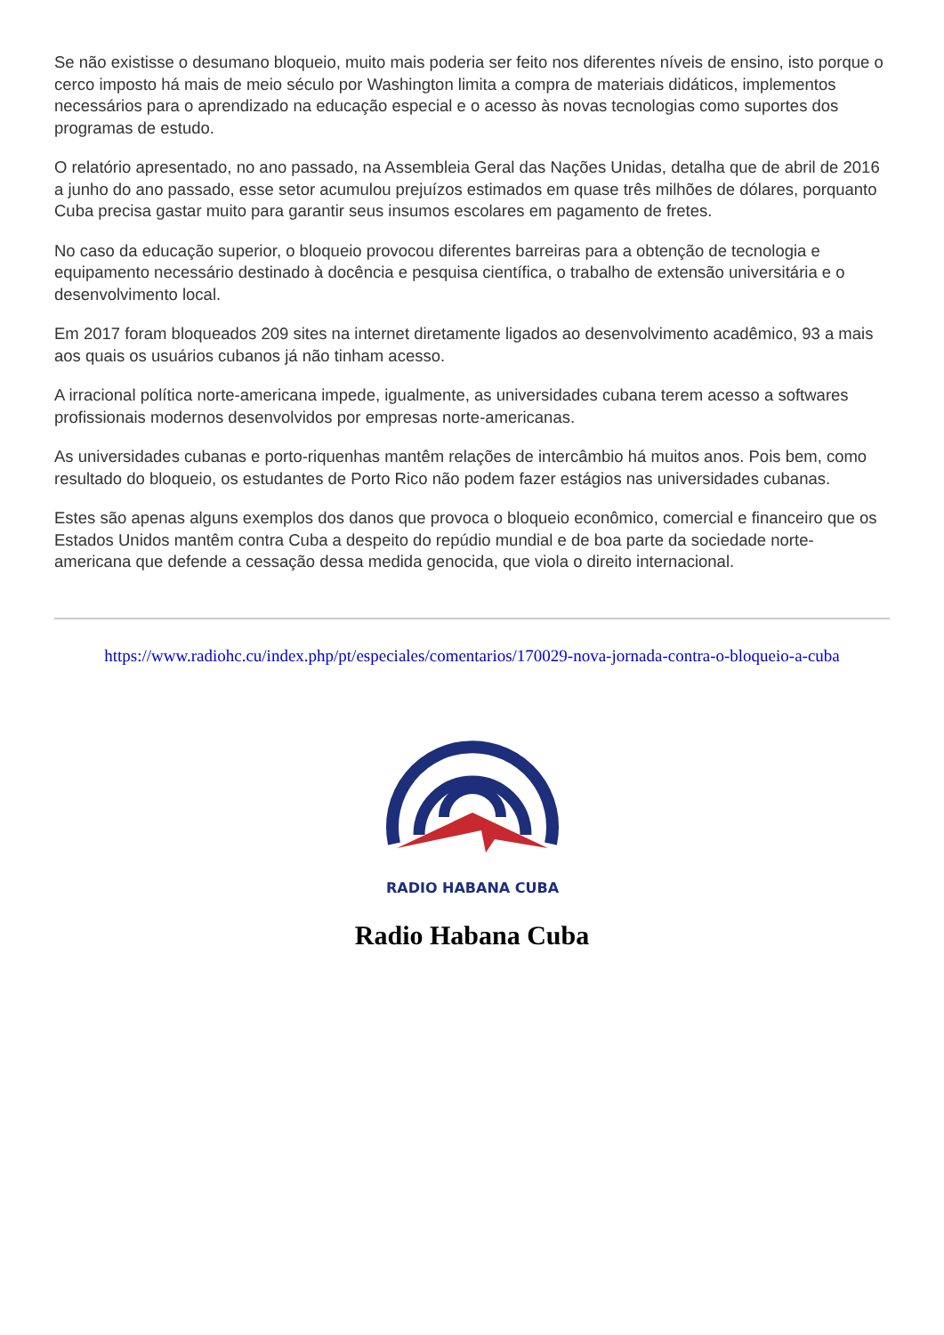Se não existisse o desumano bloqueio, muito mais poderia ser feito nos diferentes níveis de ensino, isto porque o cerco imposto há mais de meio século por Washington limita a compra de materiais didáticos, implementos necessários para o aprendizado na educação especial e o acesso às novas tecnologias como suportes dos programas de estudo.
O relatório apresentado, no ano passado, na Assembleia Geral das Nações Unidas, detalha que de abril de 2016 a junho do ano passado, esse setor acumulou prejuízos estimados em quase três milhões de dólares, porquanto Cuba precisa gastar muito para garantir seus insumos escolares em pagamento de fretes.
No caso da educação superior, o bloqueio provocou diferentes barreiras para a obtenção de tecnologia e equipamento necessário destinado à docência e pesquisa científica, o trabalho de extensão universitária e o desenvolvimento local.
Em 2017 foram bloqueados 209 sites na internet diretamente ligados ao desenvolvimento acadêmico, 93 a mais aos quais os usuários cubanos já não tinham acesso.
A irracional política norte-americana impede, igualmente, as universidades cubana terem acesso a softwares profissionais modernos desenvolvidos por empresas norte-americanas.
As universidades cubanas e porto-riquenhas mantêm relações de intercâmbio há muitos anos. Pois bem, como resultado do bloqueio, os estudantes de Porto Rico não podem fazer estágios nas universidades cubanas.
Estes são apenas alguns exemplos dos danos que provoca o bloqueio econômico, comercial e financeiro que os Estados Unidos mantêm contra Cuba a despeito do repúdio mundial e de boa parte da sociedade norte-americana que defende a cessação dessa medida genocida, que viola o direito internacional.
https://www.radiohc.cu/index.php/pt/especiales/comentarios/170029-nova-jornada-contra-o-bloqueio-a-cuba
RADIO HABANA CUBA
Radio Habana Cuba